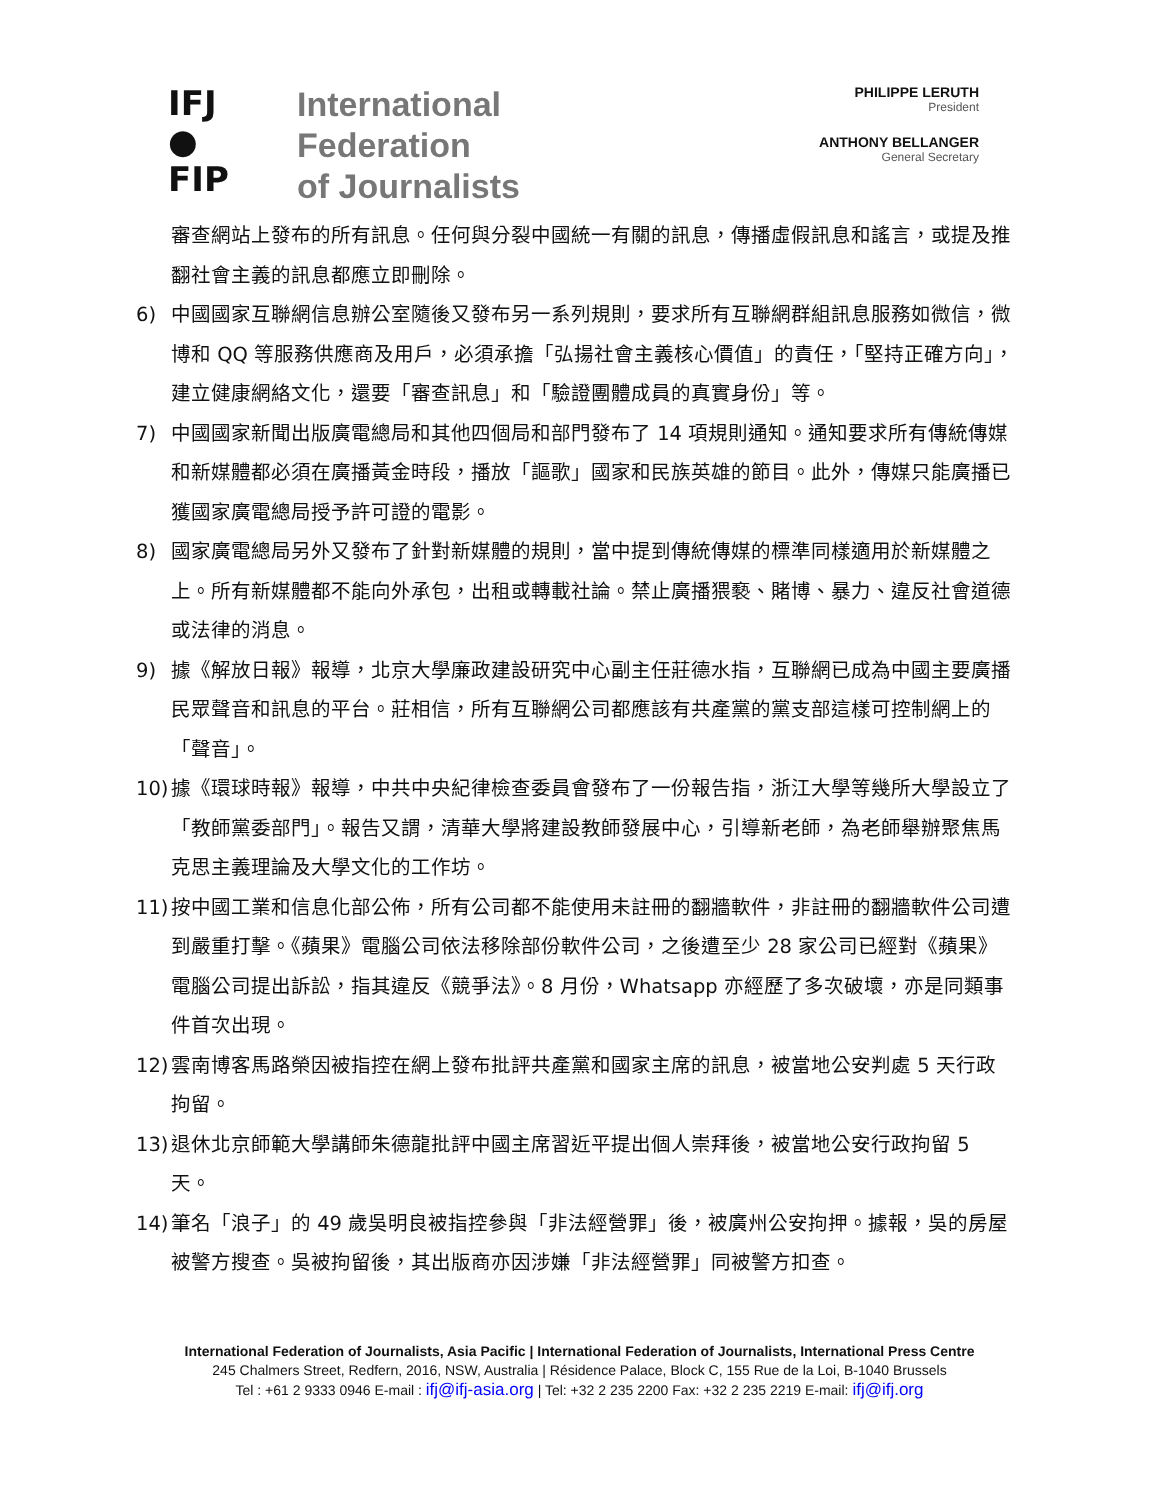IFJ
●
FIP
International
Federation
of Journalists
PHILIPPE LERUTH
President
ANTHONY BELLANGER
General Secretary
審查網站上發布的所有訊息。任何與分裂中國統一有關的訊息，傳播虛假訊息和謠言，或提及推翻社會主義的訊息都應立即刪除。
6) 中國國家互聯網信息辦公室隨後又發布另一系列規則，要求所有互聯網群組訊息服務如微信，微博和 QQ 等服務供應商及用戶，必須承擔「弘揚社會主義核心價值」的責任，「堅持正確方向」，建立健康網絡文化，還要「審查訊息」和「驗證團體成員的真實身份」等。
7) 中國國家新聞出版廣電總局和其他四個局和部門發布了 14 項規則通知。通知要求所有傳統傳媒和新媒體都必須在廣播黃金時段，播放「謳歌」國家和民族英雄的節目。此外，傳媒只能廣播已獲國家廣電總局授予許可證的電影。
8) 國家廣電總局另外又發布了針對新媒體的規則，當中提到傳統傳媒的標準同樣適用於新媒體之上。所有新媒體都不能向外承包，出租或轉載社論。禁止廣播猥褻、賭博、暴力、違反社會道德或法律的消息。
9) 據《解放日報》報導，北京大學廉政建設研究中心副主任莊德水指，互聯網已成為中國主要廣播民眾聲音和訊息的平台。莊相信，所有互聯網公司都應該有共產黨的黨支部這樣可控制網上的「聲音」。
10)
據《環球時報》報導，中共中央紀律檢查委員會發布了一份報告指，浙江大學等幾所大學設立了「教師黨委部門」。報告又謂，清華大學將建設教師發展中心，引導新老師，為老師舉辦聚焦馬克思主義理論及大學文化的工作坊。
11)
按中國工業和信息化部公佈，所有公司都不能使用未註冊的翻牆軟件，非註冊的翻牆軟件公司遭到嚴重打擊。《蘋果》電腦公司依法移除部份軟件公司，之後遭至少 28 家公司已經對《蘋果》電腦公司提出訴訟，指其違反《競爭法》。8 月份，Whatsapp 亦經歷了多次破壞，亦是同類事件首次出現。
12)
雲南博客馬路榮因被指控在網上發布批評共產黨和國家主席的訊息，被當地公安判處 5 天行政拘留。
13)
退休北京師範大學講師朱德龍批評中國主席習近平提出個人崇拜後，被當地公安行政拘留 5 天。
14)
筆名「浪子」的 49 歲吳明良被指控參與「非法經營罪」後，被廣州公安拘押。據報，吳的房屋被警方搜查。吳被拘留後，其出版商亦因涉嫌「非法經營罪」同被警方扣查。
International Federation of Journalists, Asia Pacific | International Federation of Journalists, International Press Centre
245 Chalmers Street, Redfern, 2016, NSW, Australia | Résidence Palace, Block C, 155 Rue de la Loi, B-1040 Brussels
Tel : +61 2 9333 0946 E-mail : ifj@ifj-asia.org | Tel: +32 2 235 2200 Fax: +32 2 235 2219 E-mail: ifj@ifj.org